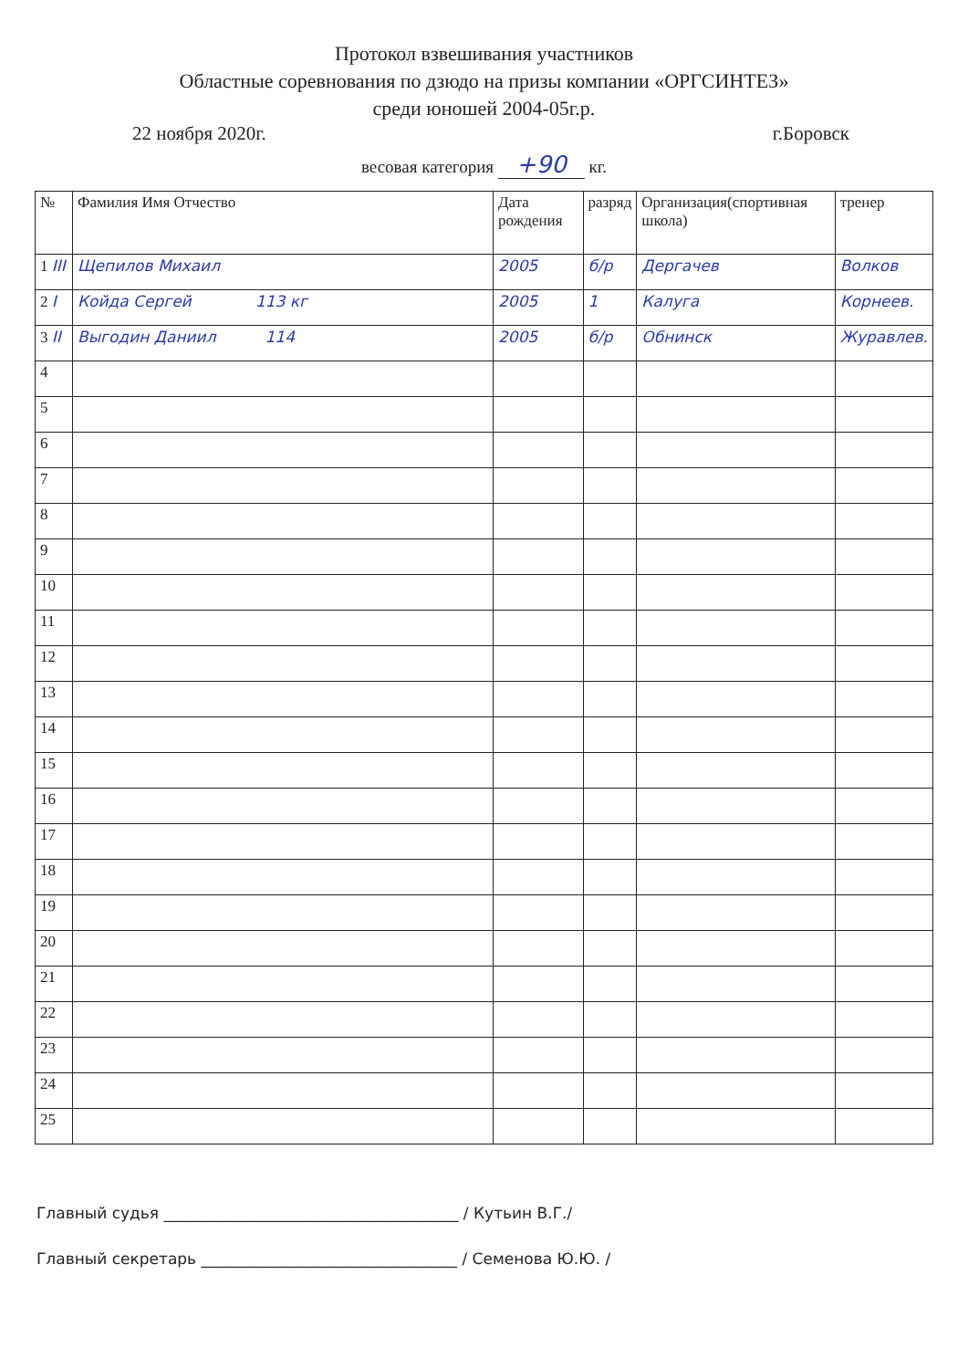Протокол взвешивания участников
Областные соревнования по дзюдо на призы компании «ОРГСИНТЕЗ»
среди юношей 2004-05г.р.
22 ноября 2020г. г.Боровск
весовая категория +90 кг.
| № | Фамилия Имя Отчество | Дата рождения | разряд | Организация(спортивная школа) | тренер |
| --- | --- | --- | --- | --- | --- |
| 1 III | Щепилов Михаил | 2005 | б/р | Дергачев | Волков |
| 2 I | Койда Сергей 113 кг | 2005 | 1 | Калуга | Корнеев. |
| 3 II | Выгодин Даниил 114 | 2005 | б/р | Обнинск | Журавлев. |
| 4 | | | | | |
| 5 | | | | | |
| 6 | | | | | |
| 7 | | | | | |
| 8 | | | | | |
| 9 | | | | | |
| 10 | | | | | |
| 11 | | | | | |
| 12 | | | | | |
| 13 | | | | | |
| 14 | | | | | |
| 15 | | | | | |
| 16 | | | | | |
| 17 | | | | | |
| 18 | | | | | |
| 19 | | | | | |
| 20 | | | | | |
| 21 | | | | | |
| 22 | | | | | |
| 23 | | | | | |
| 24 | | | | | |
| 25 | | | | | |
Главный судья ______________________________________ / Кутьин В.Г./
Главный секретарь _________________________________ / Семенова Ю.Ю. /